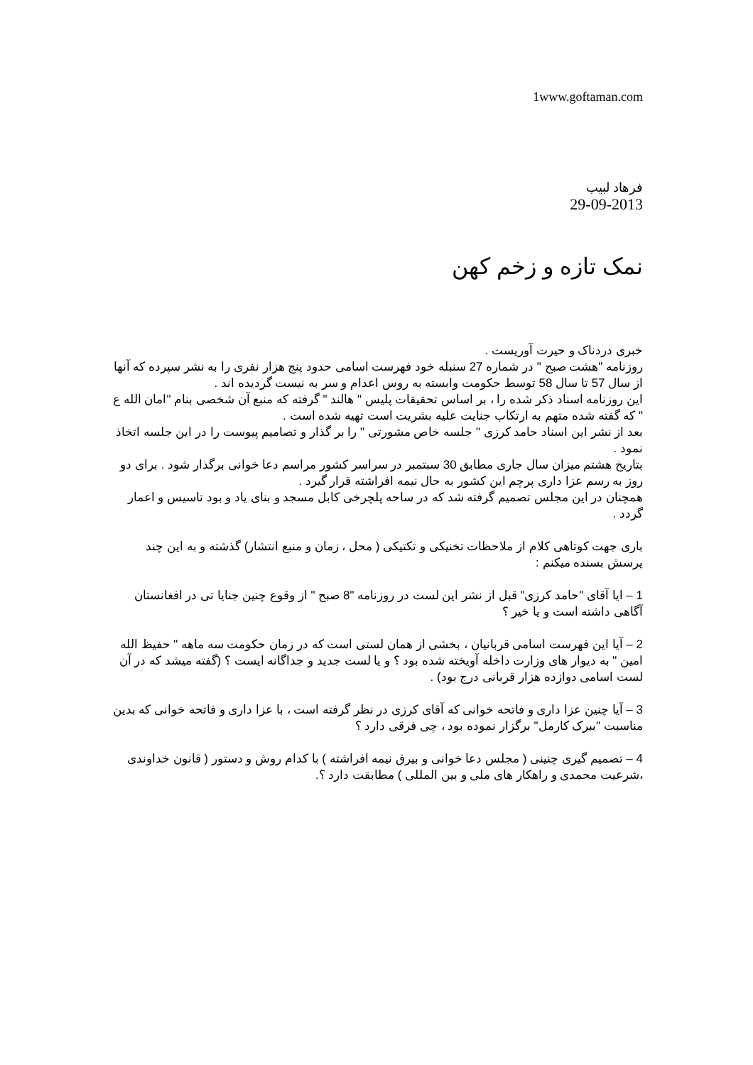1www.goftaman.com
فرهاد لبیب
29-09-2013
نمک تازه و زخم کهن
خبری دردناک و حیرت آوریست .
روزنامه "هشت صبح " در شماره 27 سنبله خود فهرست اسامی حدود پنج هزار نفری را به نشر سپرده که آنها از سال 57 تا سال 58 توسط حکومت وابسته به روس اعدام و سر به نیست گردیده اند .
این روزنامه اسناد ذکر شده را ، بر اساس تحقیقات پلیس " هالند " گرفته که منبع آن شخصی بنام "امان الله ع " که گفته شده متهم به ارتکاب جنایت علیه بشریت است تهیه شده است .
بعد از نشر این اسناد حامد کرزی " جلسه خاص مشورتی " را بر گذار و تصامیم پیوست را در این جلسه اتخاذ نمود .
بتاریخ هشتم میزان سال جاری مطابق 30 سبتمبر در سراسر کشور مراسم دعا خوانی برگذار شود . برای دو روز به رسم عزا داری پرچم این کشور به حال نیمه افراشته قرار گیرد .
همچنان در این مجلس تصمیم گرفته شد که در ساحه پلچرخی کابل مسجد و بنای یاد و بود تاسیس و اعمار گردد .
باری جهت کوتاهی کلام از ملاحظات تخنیکی و تکتیکی ( محل ، زمان و منبع انتشار) گذشته و به این چند پرسش بسنده میکنم :
1 – ایا آقای "حامد کرزی" قبل از نشر این لست در روزنامه "8 صبح " از وقوع چنین جنایا تی در افغانستان آگاهی داشته است و یا خیر ؟
2 – آیا این فهرست اسامی قربانیان ، بخشی از همان لستی است که در زمان حکومت سه ماهه " حفیظ الله امین " به دیوار های وزارت داخله آویخته شده بود ؟ و یا لست جدید و جداگانه ایست ؟ (گفته میشد که در آن لست اسامی دوازده هزار قربانی درج بود) .
3 – آیا چنین عزا داری و فاتحه خوانی که آقای کرزی در نظر گرفته است ، با عزا داری و فاتحه خوانی که بدین مناسبت "ببرک کارمل" برگزار نموده بود ، چی فرقی دارد ؟
4 – تصمیم گیری چنینی ( مجلس دعا خوانی و بیرق نیمه افراشته ) با کدام روش و دستور ( قانون خداوندی ،شرعیت محمدی و راهکار های ملی و بین المللی ) مطابقت دارد ؟.